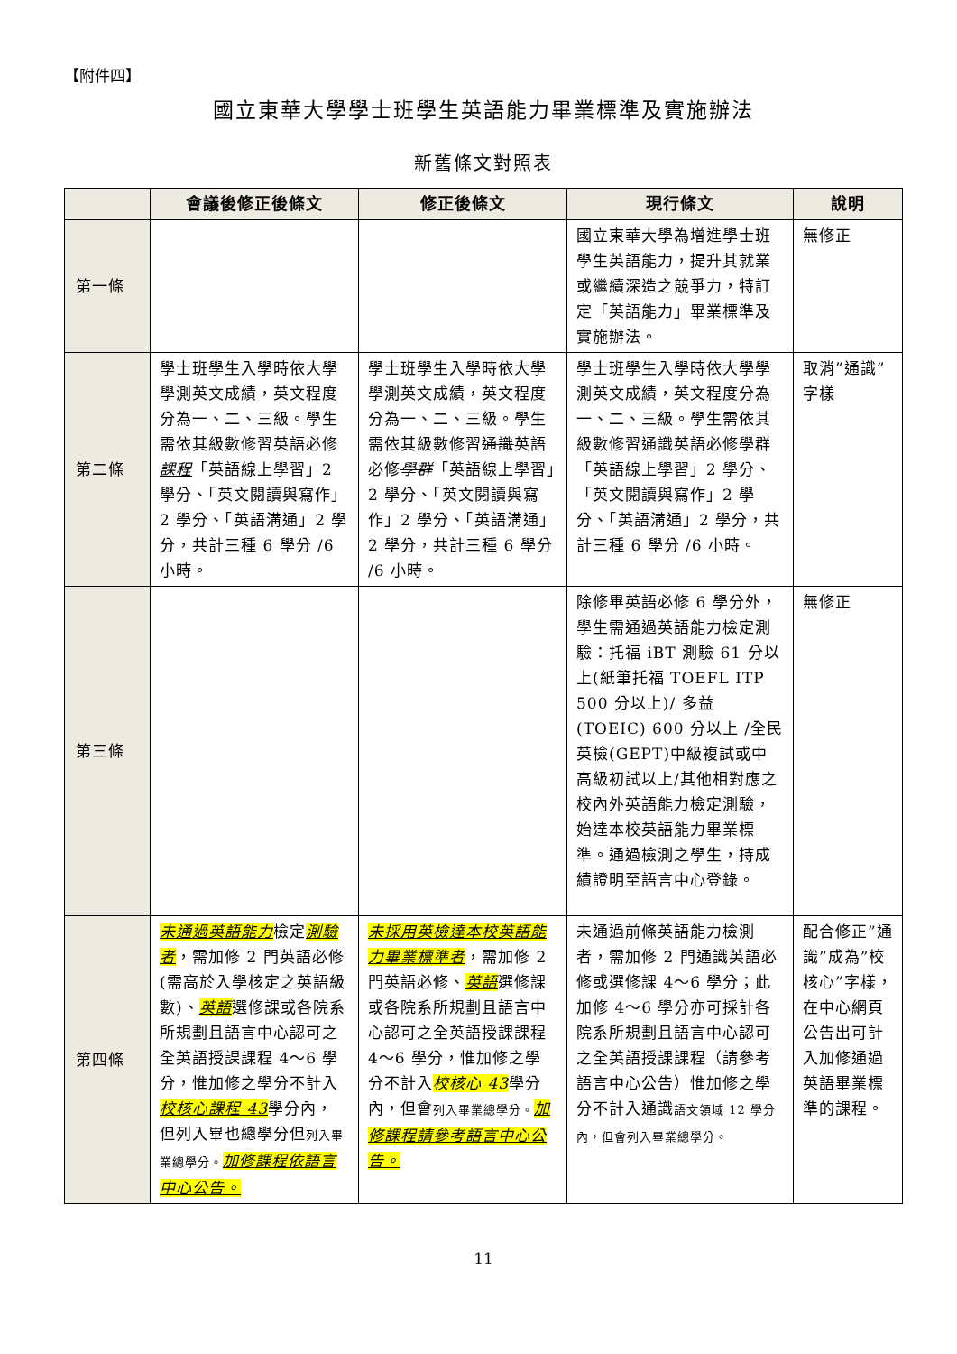【附件四】
國立東華大學學士班學生英語能力畢業標準及實施辦法
新舊條文對照表
| | 會議後修正後條文 | 修正後條文 | 現行條文 | 說明 |
| --- | --- | --- | --- | --- |
| 第一條 | | | 國立東華大學為增進學士班學生英語能力，提升其就業或繼續深造之競爭力，特訂定「英語能力」畢業標準及實施辦法。 | 無修正 |
| 第二條 | 學士班學生入學時依大學學測英文成績，英文程度分為一、二、三級。學生需依其級數修習英語必修 課程 「英語線上學習」2 學分、「英文閱讀與寫作」2 學分、「英語溝通」2 學分，共計三種 6 學分 /6 小時。 | 學士班學生入學時依大學學測英文成績，英文程度分為一、二、三級。學生需依其級數修習 通識 英語必修 學群 「英語線上學習」2 學分、「英文閱讀與寫作」2 學分、「英語溝通」2 學分，共計三種 6 學分 /6 小時。 | 學士班學生入學時依大學學測英文成績，英文程度分為一、二、三級。學生需依其級數修習通識英語必修學群「英語線上學習」2 學分、「英文閱讀與寫作」2 學分、「英語溝通」2 學分，共計三種 6 學分 /6 小時。 | 取消”通識”字樣 |
| 第三條 | | | 除修畢英語必修 6 學分外，學生需通過英語能力檢定測驗：托福 iBT 測驗 61 分以上(紙筆托福 TOEFL ITP 500 分以上)/ 多益(TOEIC) 600 分以上 /全民英檢(GEPT)中級複試或中高級初試以上/其他相對應之校內外英語能力檢定測驗，始達本校英語能力畢業標準。通過檢測之學生，持成績證明至語言中心登錄。 | 無修正 |
| 第四條 | 未通過英語能力 檢定 測驗者 ，需加修 2 門英語必修(需高於入學核定之英語級數)、 英語 選修課或各院系所規劃且語言中心認可之全英語授課課程 4～6 學分，惟加修之學分不計入 校核心課程 43 學分內，但列入畢也總學分但 列入畢業總學分。 加修課程依語言中心公告。 | 未採用英檢達本校英語能力畢業標準者 ，需加修 2 門英語必修、 英語 選修課或各院系所規劃且語言中心認可之全英語授課課程 4～6 學分，惟加修之學分不計入 校核心 43 學分內，但會 列入畢業總學分。 加修課程請參考語言中心公告。 | 未通過前條英語能力檢測者，需加修 2 門通識英語必修或選修課 4～6 學分；此加修 4～6 學分亦可採計各院系所規劃且語言中心認可之全英語授課課程（請參考語言中心公告）惟加修之學分不計入通識 語文領域 12 學分內，但會列入畢業總學分。 | 配合修正”通識”成為”校核心”字樣，在中心網頁公告出可計入加修通過英語畢業標準的課程。 |
11